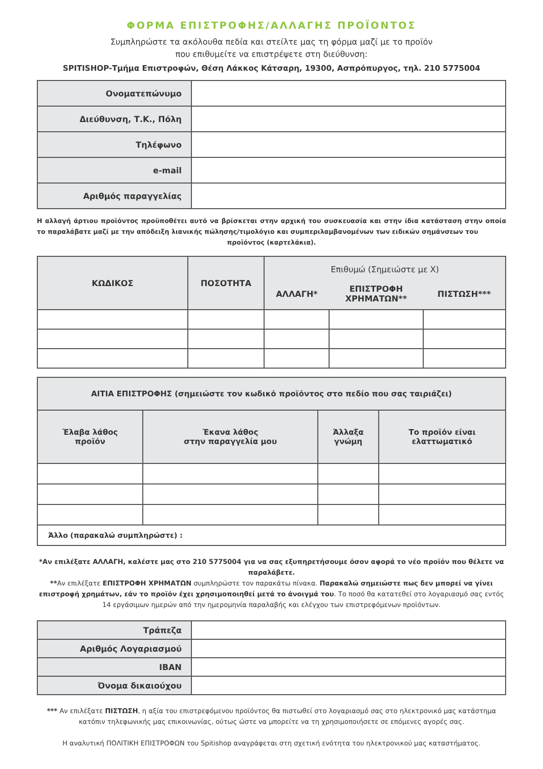ΦΟΡΜΑ ΕΠΙΣΤΡΟΦΗΣ/ΑΛΛΑΓΗΣ ΠΡΟΪΟΝΤΟΣ
Συμπληρώστε τα ακόλουθα πεδία και στείλτε μας τη φόρμα μαζί με το προϊόν
που επιθυμείτε να επιστρέψετε στη διεύθυνση:
SPITISHOP-Τμήμα Επιστροφών, Θέση Λάκκος Κάτσαρη, 19300, Ασπρόπυργος, τηλ. 210 5775004
| Ονοματεπώνυμο | |
| Διεύθυνση, Τ.Κ., Πόλη | |
| Τηλέφωνο | |
| e-mail | |
| Αριθμός παραγγελίας | |
Η αλλαγή άρτιου προϊόντος προϋποθέτει αυτό να βρίσκεται στην αρχική του συσκευασία και στην ίδια κατάσταση στην οποία το παραλάβατε μαζί με την απόδειξη λιανικής πώλησης/τιμολόγιο και συμπεριλαμβανομένων των ειδικών σημάνσεων του
προϊόντος (καρτελάκια).
| ΚΩΔΙΚΟΣ | ΠΟΣΟΤΗΤΑ | Επιθυμώ (Σημειώστε με Χ) | | |
| --- | --- | --- | --- | --- |
| | | ΑΛΛΑΓΗ* | ΕΠΙΣΤΡΟΦΗ ΧΡΗΜΑΤΩΝ** | ΠΙΣΤΩΣΗ*** |
| ΑΙΤΙΑ ΕΠΙΣΤΡΟΦΗΣ (σημειώστε τον κωδικό προϊόντος στο πεδίο που σας ταιριάζει) | | | |
| --- | --- | --- | --- |
| Έλαβα λάθος προϊόν | Έκανα λάθος στην παραγγελία μου | Άλλαξα γνώμη | Το προϊόν είναι ελαττωματικό |
| Άλλο (παρακαλώ συμπληρώστε) : | | | |
*Αν επιλέξατε ΑΛΛΑΓΗ, καλέστε μας στο 210 5775004 για να σας εξυπηρετήσουμε όσον αφορά το νέο προϊόν που θέλετε να παραλάβετε.
**Αν επιλέξατε ΕΠΙΣΤΡΟΦΗ ΧΡΗΜΑΤΩΝ συμπληρώστε τον παρακάτω πίνακα. Παρακαλώ σημειώστε πως δεν μπορεί να γίνει επιστροφή χρημάτων, εάν το προϊόν έχει χρησιμοποιηθεί μετά το άνοιγμά του. Το ποσό θα κατατεθεί στο λογαριασμό σας εντός 14 εργάσιμων ημερών από την ημερομηνία παραλαβής και ελέγχου των επιστρεφόμενων προϊόντων.
| Τράπεζα | |
| Αριθμός Λογαριασμού | |
| IBAN | |
| Όνομα δικαιούχου | |
*** Αν επιλέξατε ΠΙΣΤΩΣΗ, η αξία του επιστρεφόμενου προϊόντος θα πιστωθεί στο λογαριασμό σας στο ηλεκτρονικό μας κατάστημα κατόπιν τηλεφωνικής μας επικοινωνίας, ούτως ώστε να μπορείτε να τη χρησιμοποιήσετε σε επόμενες αγορές σας.
Η αναλυτική ΠΟΛΙΤΙΚΗ ΕΠΙΣΤΡΟΦΩΝ του Spitishop αναγράφεται στη σχετική ενότητα του ηλεκτρονικού μας καταστήματος.